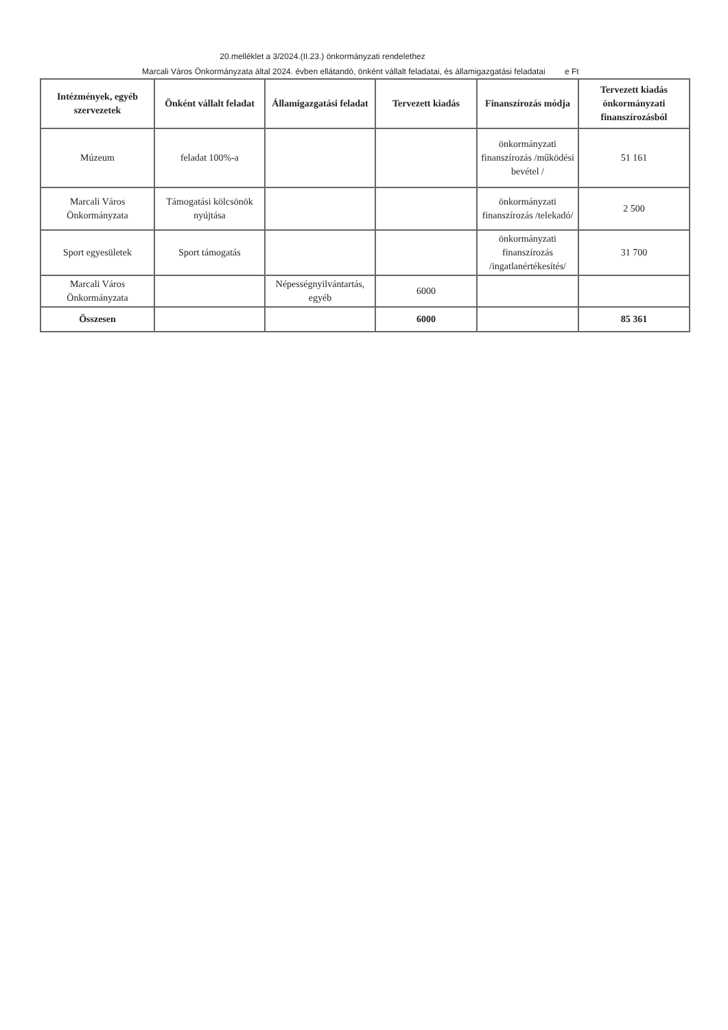20.melléklet a 3/2024.(II.23.) önkormányzati rendelethez
Marcali Város Önkormányzata által 2024. évben ellátandó, önként vállalt feladatai, és államigazgatási feladatai e Ft
| Intézmények, egyéb szervezetek | Önként vállalt feladat | Államigazgatási feladat | Tervezett kiadás | Finanszírozás módja | Tervezett kiadás önkormányzati finanszírozásból |
| --- | --- | --- | --- | --- | --- |
| Múzeum | feladat 100%-a | | | önkormányzati finanszírozás /működési bevétel / | 51 161 |
| Marcali Város Önkormányzata | Támogatási kölcsönök nyújtása | | | önkormányzati finanszírozás /telekadó/ | 2 500 |
| Sport egyesületek | Sport támogatás | | | önkormányzati finanszírozás /ingatlanértékesítés/ | 31 700 |
| Marcali Város Önkormányzata | | Népességnyilvántartás, egyéb | 6000 | | |
| Összesen | | | 6000 | | 85 361 |